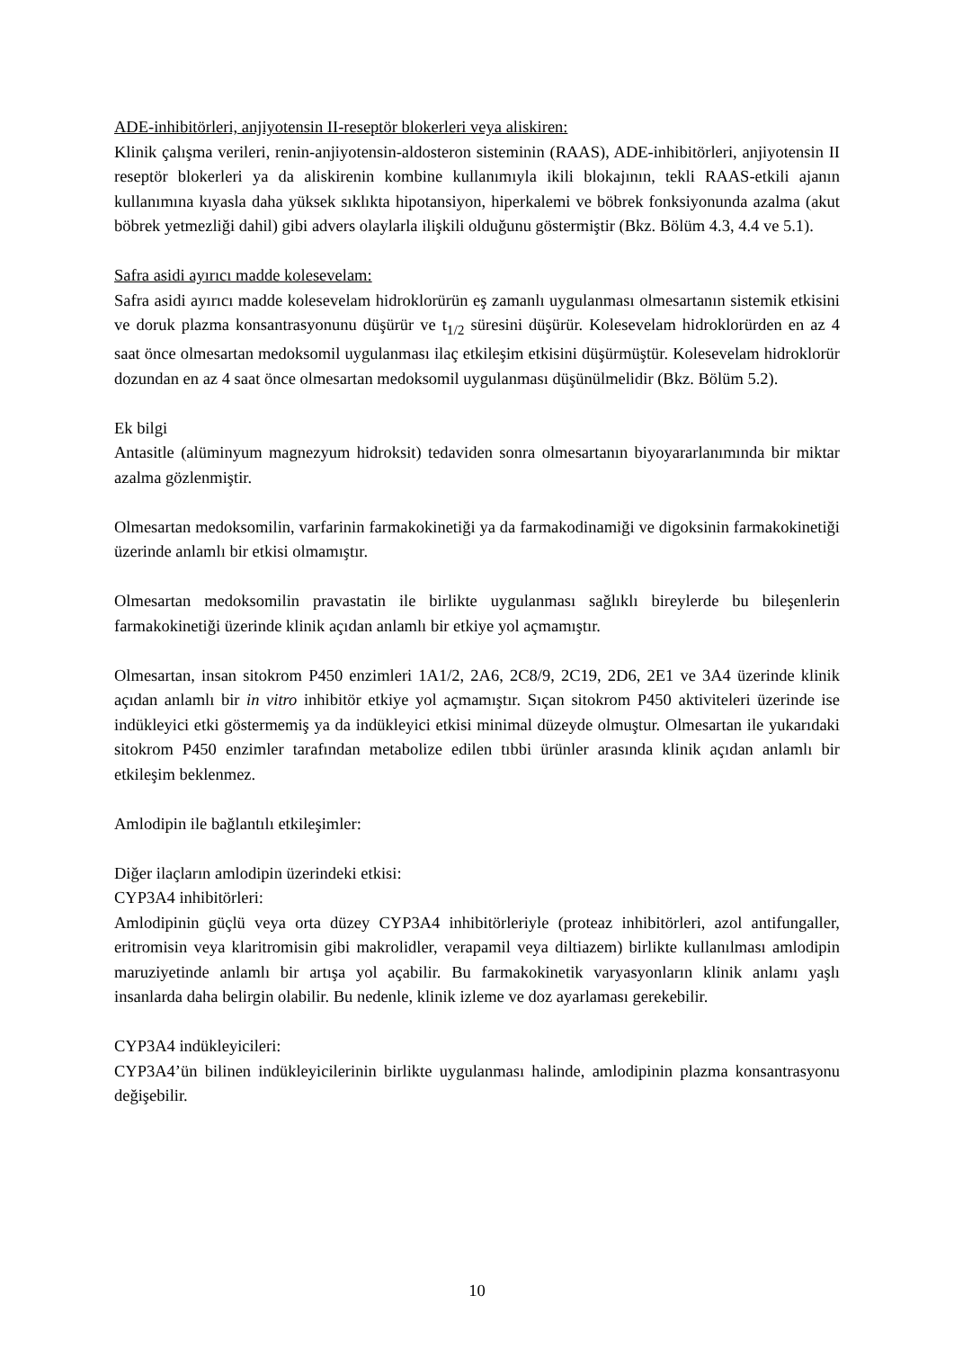ADE-inhibitörleri, anjiyotensin II-reseptör blokerleri veya aliskiren:
Klinik çalışma verileri, renin-anjiyotensin-aldosteron sisteminin (RAAS), ADE-inhibitörleri, anjiyotensin II reseptör blokerleri ya da aliskirenin kombine kullanımıyla ikili blokajının, tekli RAAS-etkili ajanın kullanımına kıyasla daha yüksek sıklıkta hipotansiyon, hiperkalemi ve böbrek fonksiyonunda azalma (akut böbrek yetmezliği dahil) gibi advers olaylarla ilişkili olduğunu göstermiştir (Bkz. Bölüm 4.3, 4.4 ve 5.1).
Safra asidi ayırıcı madde kolesevelam:
Safra asidi ayırıcı madde kolesevelam hidroklorürün eş zamanlı uygulanması olmesartanın sistemik etkisini ve doruk plazma konsantrasyonunu düşürür ve t<sub>1/2</sub> süresini düşürür. Kolesevelam hidroklorürden en az 4 saat önce olmesartan medoksomil uygulanması ilaç etkileşim etkisini düşürmüştür. Kolesevelam hidroklorür dozundan en az 4 saat önce olmesartan medoksomil uygulanması düşünülmelidir (Bkz. Bölüm 5.2).
Ek bilgi
Antasitle (alüminyum magnezyum hidroksit) tedaviden sonra olmesartanın biyoyararlanımında bir miktar azalma gözlenmiştir.
Olmesartan medoksomilin, varfarinin farmakokinetiği ya da farmakodinamiği ve digoksinin farmakokinetiği üzerinde anlamlı bir etkisi olmamıştır.
Olmesartan medoksomilin pravastatin ile birlikte uygulanması sağlıklı bireylerde bu bileşenlerin farmakokinetiği üzerinde klinik açıdan anlamlı bir etkiye yol açmamıştır.
Olmesartan, insan sitokrom P450 enzimleri 1A1/2, 2A6, 2C8/9, 2C19, 2D6, 2E1 ve 3A4 üzerinde klinik açıdan anlamlı bir in vitro inhibitör etkiye yol açmamıştır. Sıçan sitokrom P450 aktiviteleri üzerinde ise indükleyici etki göstermemiş ya da indükleyici etkisi minimal düzeyde olmuştur. Olmesartan ile yukarıdaki sitokrom P450 enzimler tarafından metabolize edilen tıbbi ürünler arasında klinik açıdan anlamlı bir etkileşim beklenmez.
Amlodipin ile bağlantılı etkileşimler:
Diğer ilaçların amlodipin üzerindeki etkisi:
CYP3A4 inhibitörleri:
Amlodipinin güçlü veya orta düzey CYP3A4 inhibitörleriyle (proteaz inhibitörleri, azol antifungaller, eritromisin veya klaritromisin gibi makrolidler, verapamil veya diltiazem) birlikte kullanılması amlodipin maruziyetinde anlamlı bir artışa yol açabilir. Bu farmakokinetik varyasyonların klinik anlamı yaşlı insanlarda daha belirgin olabilir. Bu nedenle, klinik izleme ve doz ayarlaması gerekebilir.
CYP3A4 indükleyicileri:
CYP3A4’ün bilinen indükleyicilerinin birlikte uygulanması halinde, amlodipinin plazma konsantrasyonu değişebilir.
10